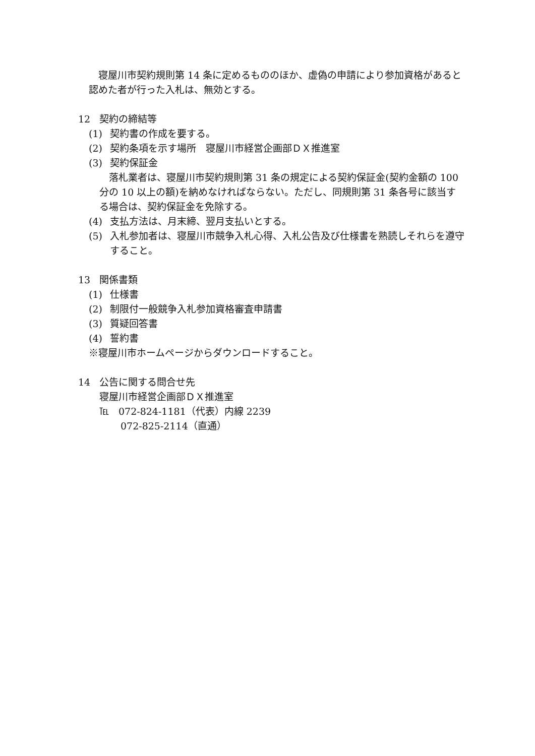寝屋川市契約規則第 14 条に定めるもののほか、虚偽の申請により参加資格があると認めた者が行った入札は、無効とする。
12 契約の締結等
(1) 契約書の作成を要する。
(2) 契約条項を示す場所　寝屋川市経営企画部ＤＸ推進室
(3) 契約保証金
　落札業者は、寝屋川市契約規則第 31 条の規定による契約保証金(契約金額の 100 分の 10 以上の額)を納めなければならない。ただし、同規則第 31 条各号に該当する場合は、契約保証金を免除する。
(4) 支払方法は、月末締、翌月支払いとする。
(5) 入札参加者は、寝屋川市競争入札心得、入札公告及び仕様書を熟読しそれらを遵守すること。
13 関係書類
(1) 仕様書
(2) 制限付一般競争入札参加資格審査申請書
(3) 質疑回答書
(4) 誓約書
※寝屋川市ホームページからダウンロードすること。
14 公告に関する問合せ先
寝屋川市経営企画部ＤＸ推進室
℡　072-824-1181（代表）内線 2239
072-825-2114（直通）